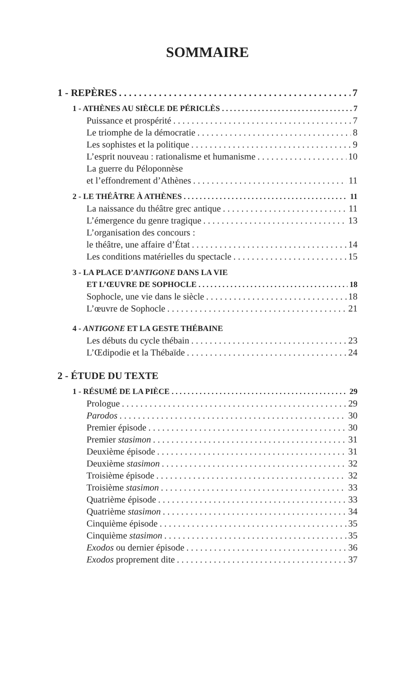SOMMAIRE
1 - REPÈRES 7
1 - ATHÈNES AU SIÈCLE DE PÉRICLÈS 7
Puissance et prospérité 7
Le triomphe de la démocratie 8
Les sophistes et la politique 9
L’esprit nouveau : rationalisme et humanisme 10
La guerre du Péloponnèse
et l’effondrement d’Athènes 11
2 - LE THÉÂTRE À ATHÈNES 11
La naissance du théâtre grec antique 11
L’émergence du genre tragique 13
L’organisation des concours :
le théâtre, une affaire d’État 14
Les conditions matérielles du spectacle 15
3 - LA PLACE D’ANTIGONE DANS LA VIE
ET L’ŒUVRE DE SOPHOCLE 18
Sophocle, une vie dans le siècle 18
L’œuvre de Sophocle 21
4 - ANTIGONE ET LA GESTE THÉBAINE
Les débuts du cycle thébain 23
L’Œdipodie et la Thébaïde 24
2 - ÉTUDE DU TEXTE
1 - RÉSUMÉ DE LA PIÈCE 29
Prologue 29
Parodos 30
Premier épisode 30
Premier stasimon 31
Deuxième épisode 31
Deuxième stasimon 32
Troisième épisode 32
Troisième stasimon 33
Quatrième épisode 33
Quatrième stasimon 34
Cinquième épisode 35
Cinquième stasimon 35
Exodos ou dernier épisode 36
Exodos proprement dite 37